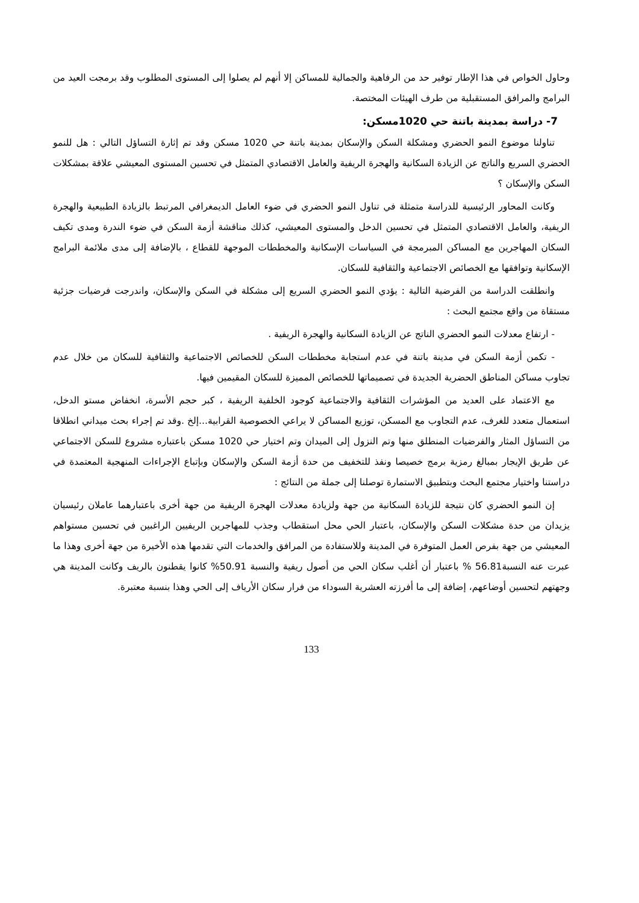وحاول الخواص في هذا الإطار توفير حد من الرفاهية والجمالية للمساكن إلا أنهم لم يصلوا إلى المستوى المطلوب وقد برمجت العيد من البرامج والمرافق المستقبلية من طرف الهيئات المختصة.
7- دراسة بمدينة باتنة حي 1020مسكن:
تناولنا موضوع النمو الحضري ومشكلة السكن والإسكان بمدينة باتنة حي 1020 مسكن وقد تم إثارة التساؤل التالي : هل للنمو الحضري السريع والناتج عن الزيادة السكانية والهجرة الريفية والعامل الاقتصادي المتمثل في تحسين المستوى المعيشي علاقة بمشكلات السكن والإسكان ؟
وكانت المحاور الرئيسية للدراسة متمثلة في تناول النمو الحضري في ضوء العامل الديمغرافي المرتبط بالزيادة الطبيعية والهجرة الريفية، والعامل الاقتصادي المتمثل في تحسين الدخل والمستوى المعيشي، كذلك مناقشة أزمة السكن في ضوء الندرة ومدى تكيف السكان المهاجرين مع المساكن المبرمجة في السياسات الإسكانية والمخططات الموجهة للقطاع ، بالإضافة إلى مدى ملائمة البرامج الإسكانية وتوافقها مع الخصائص الاجتماعية والثقافية للسكان.
وانطلقت الدراسة من الفرضية التالية : يؤدي النمو الحضري السريع إلى مشكلة في السكن والإسكان، واندرجت فرضيات جزئية مستقاة من واقع مجتمع البحث :
- ارتفاع معدلات النمو الحضري الناتج عن الزيادة السكانية والهجرة الريفية .
- تكمن أزمة السكن في مدينة باتنة في عدم استجابة مخططات السكن للخصائص الاجتماعية والثقافية للسكان من خلال عدم تجاوب مساكن المناطق الحضرية الجديدة في تصميماتها للخصائص المميزة للسكان المقيمين فيها.
مع الاعتماد على العديد من المؤشرات الثقافية والاجتماعية كوجود الخلفية الريفية ، كبر حجم الأسرة، انخفاض مستو الدخل، استعمال متعدد للغرف، عدم التجاوب مع المسكن، توزيع المساكن لا يراعي الخصوصية القرابية...إلخ .وقد تم إجراء بحث ميداني انطلاقا من التساؤل المثار والفرضيات المنطلق منها وتم النزول إلى الميدان وتم اختيار حي 1020 مسكن باعتباره مشروع للسكن الاجتماعي عن طريق الإيجار بمبالغ رمزية برمج خصيصا ونفذ للتخفيف من حدة أزمة السكن والإسكان وبإتباع الإجراءات المنهجية المعتمدة في دراستنا واختيار مجتمع البحث وبتطبيق الاستمارة توصلنا إلى جملة من النتائج :
إن النمو الحضري كان نتيجة للزيادة السكانية من جهة ولزيادة معدلات الهجرة الريفية من جهة أخرى باعتبارهما عاملان رئيسيان يزيدان من حدة مشكلات السكن والإسكان، باعتبار الحي محل استقطاب وجذب للمهاجرين الريفيين الراغبين في تحسين مستواهم المعيشي من جهة بفرص العمل المتوفرة في المدينة وللاستفادة من المرافق والخدمات التي تقدمها هذه الأخيرة من جهة أخرى وهذا ما عبرت عنه النسبة56.81 % باعتبار أن أغلب سكان الحي من أصول ريفية والنسبة 50.91% كانوا يقطنون بالريف وكانت المدينة هي وجهتهم لتحسين أوضاعهم، إضافة إلى ما أفرزته العشرية السوداء من فرار سكان الأرياف إلى الحي وهذا بنسبة معتبرة.
133